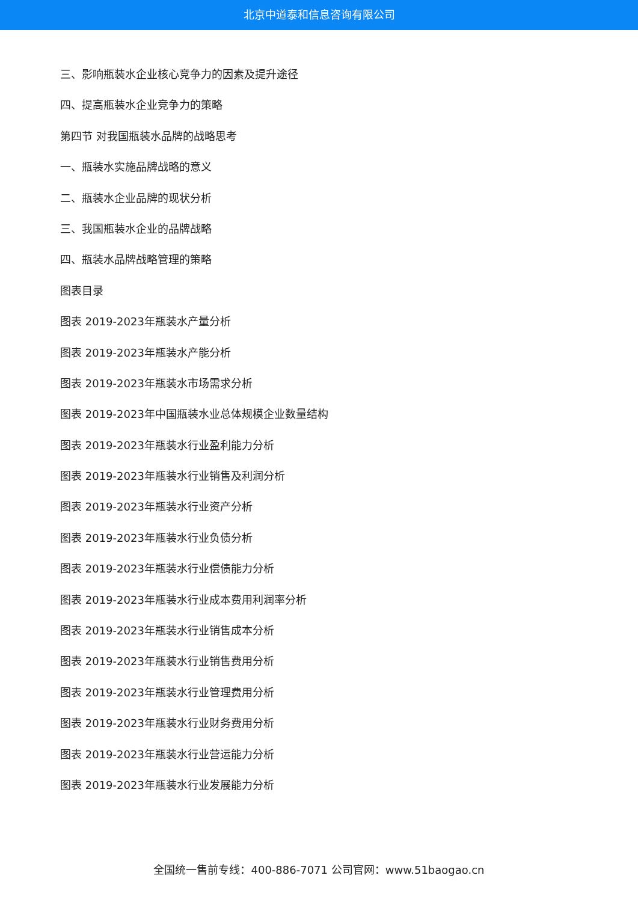北京中道泰和信息咨询有限公司
三、影响瓶装水企业核心竞争力的因素及提升途径
四、提高瓶装水企业竞争力的策略
第四节 对我国瓶装水品牌的战略思考
一、瓶装水实施品牌战略的意义
二、瓶装水企业品牌的现状分析
三、我国瓶装水企业的品牌战略
四、瓶装水品牌战略管理的策略
图表目录
图表 2019-2023年瓶装水产量分析
图表 2019-2023年瓶装水产能分析
图表 2019-2023年瓶装水市场需求分析
图表 2019-2023年中国瓶装水业总体规模企业数量结构
图表 2019-2023年瓶装水行业盈利能力分析
图表 2019-2023年瓶装水行业销售及利润分析
图表 2019-2023年瓶装水行业资产分析
图表 2019-2023年瓶装水行业负债分析
图表 2019-2023年瓶装水行业偿债能力分析
图表 2019-2023年瓶装水行业成本费用利润率分析
图表 2019-2023年瓶装水行业销售成本分析
图表 2019-2023年瓶装水行业销售费用分析
图表 2019-2023年瓶装水行业管理费用分析
图表 2019-2023年瓶装水行业财务费用分析
图表 2019-2023年瓶装水行业营运能力分析
图表 2019-2023年瓶装水行业发展能力分析
全国统一售前专线：400-886-7071 公司官网：www.51baogao.cn